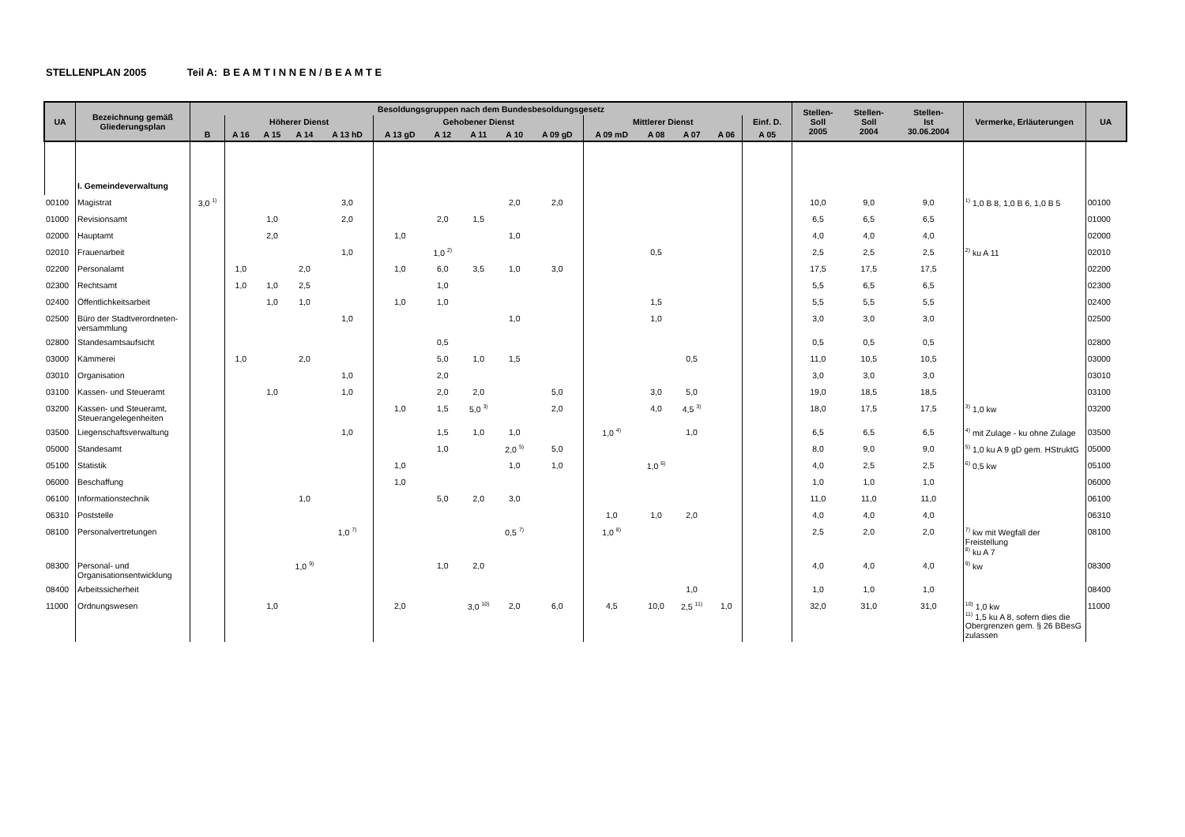STELLENPLAN 2005 Teil A: B E A M T I N N E N / B E A M T E
| UA | Bezeichnung gemäß Gliederungsplan | Besoldungsgruppen nach dem Bundesbesoldungsgesetz | | | | | | | | | | | | | | | Stellen- Soll 2005 | Stellen- Soll 2004 | Stellen- Ist 30.06.2004 | Vermerke, Erläuterungen | UA |
| --- | --- | --- | --- | --- | --- | --- | --- | --- | --- | --- | --- | --- | --- | --- | --- | --- | --- | --- | --- | --- | --- |
| | | | Höherer Dienst | | | | Gehobener Dienst | | | | | Mittlerer Dienst | | | | Einf. D. | | | | | |
| | | B | A 16 | A 15 | A 14 | A 13 hD | A 13 gD | A 12 | A 11 | A 10 | A 09 gD | A 09 mD | A 08 | A 07 | A 06 | A 05 | | | | | |
| | I. Gemeindeverwaltung | | | | | | | | | | | | | | | | | | | | |
| 00100 | Magistrat | 3,0 <sup>1)</sup> | | | | 3,0 | | | | 2,0 | 2,0 | | | | | | 10,0 | 9,0 | 9,0 | <sup>1)</sup> 1,0 B 8, 1,0 B 6, 1,0 B 5 | 00100 |
| 01000 | Revisionsamt | | | 1,0 | | 2,0 | | 2,0 | 1,5 | | | | | | | | 6,5 | 6,5 | 6,5 | | 01000 |
| 02000 | Hauptamt | | | 2,0 | | | 1,0 | | | 1,0 | | | | | | | 4,0 | 4,0 | 4,0 | | 02000 |
| 02010 | Frauenarbeit | | | | | 1,0 | | 1,0 <sup>2)</sup> | | | | | 0,5 | | | | 2,5 | 2,5 | 2,5 | <sup>2)</sup> ku A 11 | 02010 |
| 02200 | Personalamt | | 1,0 | | 2,0 | | 1,0 | 6,0 | 3,5 | 1,0 | 3,0 | | | | | | 17,5 | 17,5 | 17,5 | | 02200 |
| 02300 | Rechtsamt | | 1,0 | 1,0 | 2,5 | | | 1,0 | | | | | | | | | 5,5 | 6,5 | 6,5 | | 02300 |
| 02400 | Öffentlichkeitsarbeit | | | 1,0 | 1,0 | | 1,0 | 1,0 | | | | | 1,5 | | | | 5,5 | 5,5 | 5,5 | | 02400 |
| 02500 | Büro der Stadtverordneten-versammlung | | | | | 1,0 | | | | 1,0 | | | 1,0 | | | | 3,0 | 3,0 | 3,0 | | 02500 |
| 02800 | Standesamtsaufsicht | | | | | | | 0,5 | | | | | | | | | 0,5 | 0,5 | 0,5 | | 02800 |
| 03000 | Kämmerei | | 1,0 | | 2,0 | | | 5,0 | 1,0 | 1,5 | | | | 0,5 | | | 11,0 | 10,5 | 10,5 | | 03000 |
| 03010 | Organisation | | | | | 1,0 | | 2,0 | | | | | | | | | 3,0 | 3,0 | 3,0 | | 03010 |
| 03100 | Kassen- und Steueramt | | | 1,0 | | 1,0 | | 2,0 | 2,0 | | 5,0 | | 3,0 | 5,0 | | | 19,0 | 18,5 | 18,5 | | 03100 |
| 03200 | Kassen- und Steueramt, Steuerangelegenheiten | | | | | | 1,0 | 1,5 | 5,0 <sup>3)</sup> | | 2,0 | | 4,0 | 4,5 <sup>3)</sup> | | | 18,0 | 17,5 | 17,5 | <sup>3)</sup> 1,0 kw | 03200 |
| 03500 | Liegenschaftsverwaltung | | | | | 1,0 | | 1,5 | 1,0 | 1,0 | | 1,0 <sup>4)</sup> | | 1,0 | | | 6,5 | 6,5 | 6,5 | <sup>4)</sup> mit Zulage - ku ohne Zulage | 03500 |
| 05000 | Standesamt | | | | | | | 1,0 | | 2,0 <sup>5)</sup> | 5,0 | | | | | | 8,0 | 9,0 | 9,0 | <sup>5)</sup> 1,0 ku A 9 gD gem. HStruktG | 05000 |
| 05100 | Statistik | | | | | | 1,0 | | | 1,0 | 1,0 | | 1,0 <sup>6)</sup> | | | | 4,0 | 2,5 | 2,5 | <sup>6)</sup> 0,5 kw | 05100 |
| 06000 | Beschaffung | | | | | | 1,0 | | | | | | | | | | 1,0 | 1,0 | 1,0 | | 06000 |
| 06100 | Informationstechnik | | | | 1,0 | | | 5,0 | 2,0 | 3,0 | | | | | | | 11,0 | 11,0 | 11,0 | | 06100 |
| 06310 | Poststelle | | | | | | | | | | | 1,0 | 1,0 | 2,0 | | | 4,0 | 4,0 | 4,0 | | 06310 |
| 08100 | Personalvertretungen | | | | | 1,0 <sup>7)</sup> | | | | 0,5 <sup>7)</sup> | | 1,0 <sup>8)</sup> | | | | | 2,5 | 2,0 | 2,0 | <sup>7)</sup> kw mit Wegfall der Freistellung <sup>8)</sup> ku A 7 | 08100 |
| 08300 | Personal- und Organisationsentwicklung | | | | 1,0 <sup>9)</sup> | | | 1,0 | 2,0 | | | | | | | | 4,0 | 4,0 | 4,0 | <sup>9)</sup> kw | 08300 |
| 08400 | Arbeitssicherheit | | | | | | | | | | | | | 1,0 | | | 1,0 | 1,0 | 1,0 | | 08400 |
| 11000 | Ordnungswesen | | | 1,0 | | | 2,0 | | 3,0 <sup>10)</sup> | 2,0 | 6,0 | 4,5 | 10,0 | 2,5 <sup>11)</sup> | 1,0 | | 32,0 | 31,0 | 31,0 | <sup>10)</sup> 1,0 kw <sup>11)</sup> 1,5 ku A 8, sofern dies die Obergrenzen gem. § 26 BBesG zulassen | 11000 |